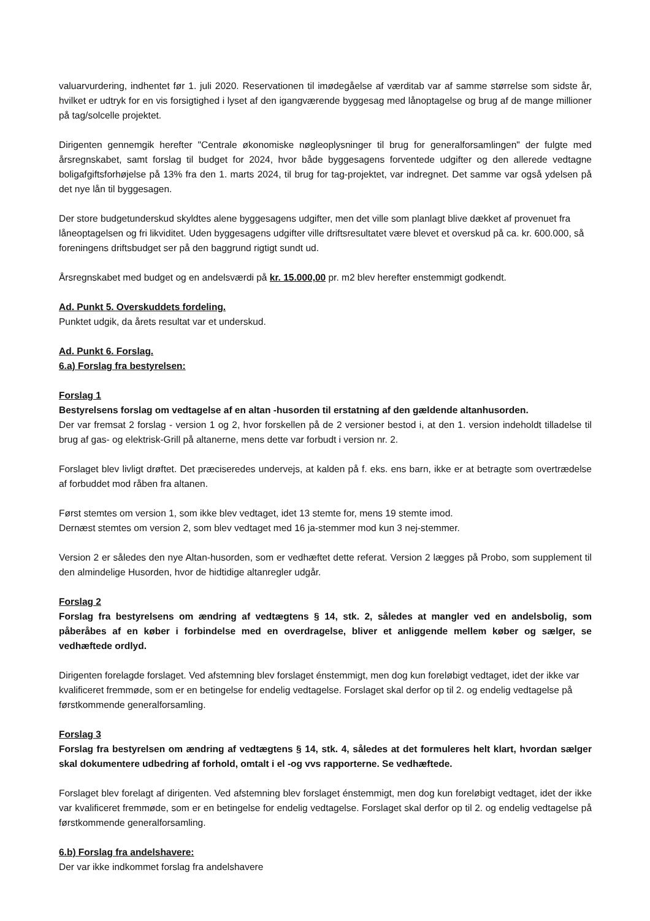valuarvurdering, indhentet før 1. juli 2020. Reservationen til imødegåelse af værditab var af samme størrelse som sidste år, hvilket er udtryk for en vis forsigtighed i lyset af den igangværende byggesag med lånoptagelse og brug af de mange millioner på tag/solcelle projektet.
Dirigenten gennemgik herefter "Centrale økonomiske nøgleoplysninger til brug for generalforsamlingen" der fulgte med årsregnskabet, samt forslag til budget for 2024, hvor både byggesagens forventede udgifter og den allerede vedtagne boligafgiftsforhøjelse på 13% fra den 1. marts 2024, til brug for tag-projektet, var indregnet. Det samme var også ydelsen på det nye lån til byggesagen.
Der store budgetunderskud skyldtes alene byggesagens udgifter, men det ville som planlagt blive dækket af provenuet fra låneoptagelsen og fri likviditet. Uden byggesagens udgifter ville driftsresultatet være blevet et overskud på ca. kr. 600.000, så foreningens driftsbudget ser på den baggrund rigtigt sundt ud.
Årsregnskabet med budget og en andelsværdi på kr. 15.000,00 pr. m2 blev herefter enstemmigt godkendt.
Ad. Punkt 5. Overskuddets fordeling.
Punktet udgik, da årets resultat var et underskud.
Ad. Punkt 6. Forslag.
6.a) Forslag fra bestyrelsen:
Forslag 1
Bestyrelsens forslag om vedtagelse af en altan -husorden til erstatning af den gældende altanhusorden.
Der var fremsat 2 forslag - version 1 og 2, hvor forskellen på de 2 versioner bestod i, at den 1. version indeholdt tilladelse til brug af gas- og elektrisk-Grill på altanerne, mens dette var forbudt i version nr. 2.
Forslaget blev livligt drøftet. Det præciseredes undervejs, at kalden på f. eks. ens barn, ikke er at betragte som overtrædelse af forbuddet mod råben fra altanen.
Først stemtes om version 1, som ikke blev vedtaget, idet 13 stemte for, mens 19 stemte imod.
Dernæst stemtes om version 2, som blev vedtaget med 16 ja-stemmer mod kun 3 nej-stemmer.
Version 2 er således den nye Altan-husorden, som er vedhæftet dette referat. Version 2 lægges på Probo, som supplement til den almindelige Husorden, hvor de hidtidige altanregler udgår.
Forslag 2
Forslag fra bestyrelsens om ændring af vedtægtens § 14, stk. 2, således at mangler ved en andelsbolig, som påberåbes af en køber i forbindelse med en overdragelse, bliver et anliggende mellem køber og sælger, se vedhæftede ordlyd.
Dirigenten forelagde forslaget. Ved afstemning blev forslaget énstemmigt, men dog kun foreløbigt vedtaget, idet der ikke var kvalificeret fremmøde, som er en betingelse for endelig vedtagelse. Forslaget skal derfor op til 2. og endelig vedtagelse på førstkommende generalforsamling.
Forslag 3
Forslag fra bestyrelsen om ændring af vedtægtens § 14, stk. 4, således at det formuleres helt klart, hvordan sælger skal dokumentere udbedring af forhold, omtalt i el -og vvs rapporterne. Se vedhæftede.
Forslaget blev forelagt af dirigenten. Ved afstemning blev forslaget énstemmigt, men dog kun foreløbigt vedtaget, idet der ikke var kvalificeret fremmøde, som er en betingelse for endelig vedtagelse. Forslaget skal derfor op til 2. og endelig vedtagelse på førstkommende generalforsamling.
6.b) Forslag fra andelshavere:
Der var ikke indkommet forslag fra andelshavere